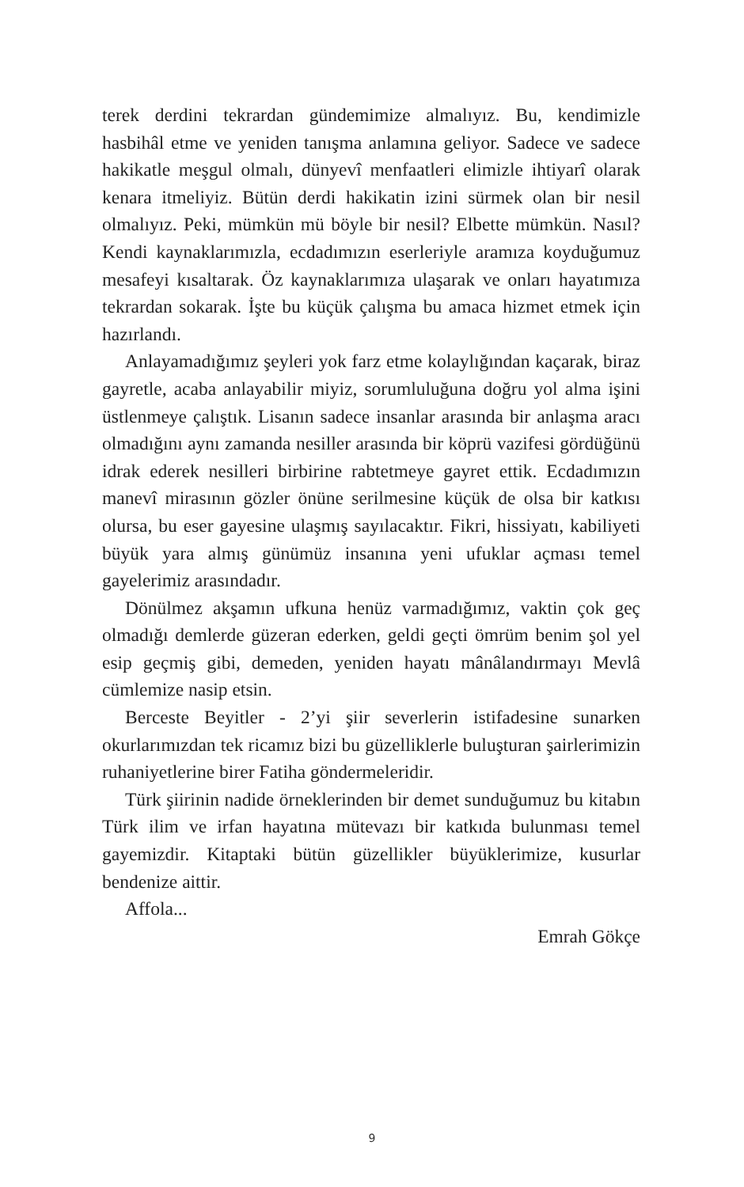terek derdini tekrardan gündemimize almalıyız. Bu, kendimizle hasbihâl etme ve yeniden tanışma anlamına geliyor. Sadece ve sadece hakikatle meşgul olmalı, dünyevî menfaatleri elimizle ihtiyarî olarak kenara itmeliyiz. Bütün derdi hakikatin izini sürmek olan bir nesil olmalıyız. Peki, mümkün mü böyle bir nesil? Elbette mümkün. Nasıl? Kendi kaynaklarımızla, ecdadımızın eserleriyle aramıza koyduğumuz mesafeyi kısaltarak. Öz kaynaklarımıza ulaşarak ve onları hayatımıza tekrardan sokarak. İşte bu küçük çalışma bu amaca hizmet etmek için hazırlandı.
Anlayamadığımız şeyleri yok farz etme kolaylığından kaçarak, biraz gayretle, acaba anlayabilir miyiz, sorumluluğuna doğru yol alma işini üstlenmeye çalıştık. Lisanın sadece insanlar arasında bir anlaşma aracı olmadığını aynı zamanda nesiller arasında bir köprü vazifesi gördüğünü idrak ederek nesilleri birbirine rabtetmeye gayret ettik. Ecdadımızın manevî mirasının gözler önüne serilmesine küçük de olsa bir katkısı olursa, bu eser gayesine ulaşmış sayılacaktır. Fikri, hissiyatı, kabiliyeti büyük yara almış günümüz insanına yeni ufuklar açması temel gayelerimiz arasındadır.
Dönülmez akşamın ufkuna henüz varmadığımız, vaktin çok geç olmadığı demlerde güzeran ederken, geldi geçti ömrüm benim şol yel esip geçmiş gibi, demeden, yeniden hayatı mânâlandırmayı Mevlâ cümlemize nasip etsin.
Berceste Beyitler - 2’yi şiir severlerin istifadesine sunarken okurlarımızdan tek ricamız bizi bu güzelliklerle buluşturan şairlerimizin ruhaniyetlerine birer Fatiha göndermeleridir.
Türk şiirinin nadide örneklerinden bir demet sunduğumuz bu kitabın Türk ilim ve irfan hayatına mütevazı bir katkıda bulunması temel gayemizdir. Kitaptaki bütün güzellikler büyüklerimize, kusurlar bendenize aittir.
Affola...
Emrah Gökçe
9